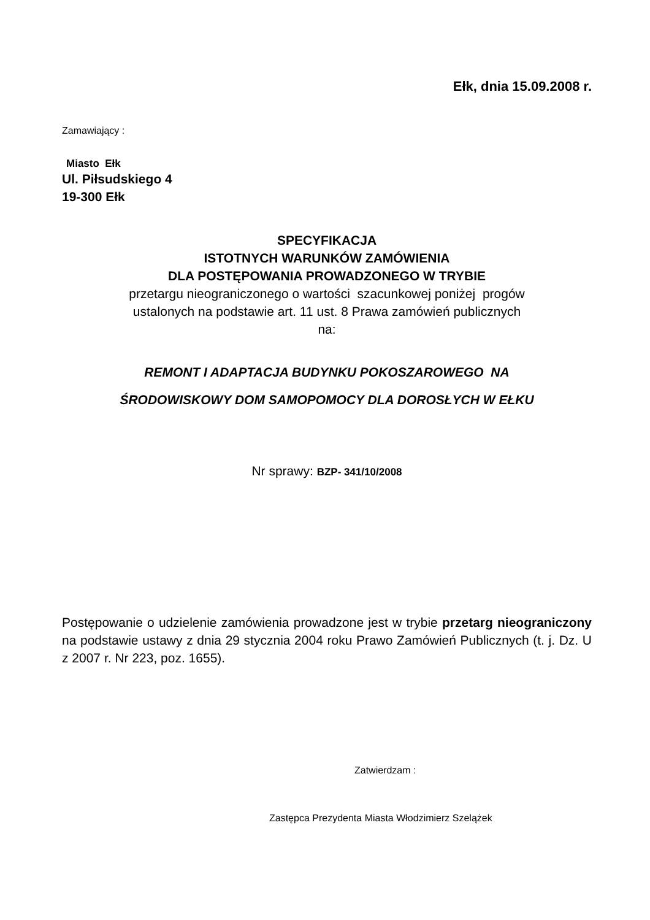Ełk, dnia 15.09.2008 r.
Zamawiający :
Miasto Ełk
Ul. Piłsudskiego 4
19-300 Ełk
SPECYFIKACJA
ISTOTNYCH WARUNKÓW ZAMÓWIENIA
DLA POSTĘPOWANIA PROWADZONEGO W TRYBIE
przetargu nieograniczonego o wartości szacunkowej poniżej progów
ustalonych na podstawie art. 11 ust. 8 Prawa zamówień publicznych
na:
REMONT I ADAPTACJA BUDYNKU POKOSZAROWEGO NA
ŚRODOWISKOWY DOM SAMOPOMOCY DLA DOROSŁYCH W EŁKU
Nr sprawy: BZP- 341/10/2008
Postępowanie o udzielenie zamówienia prowadzone jest w trybie przetarg nieograniczony na podstawie ustawy z dnia 29 stycznia 2004 roku Prawo Zamówień Publicznych (t. j. Dz. U z 2007 r. Nr 223, poz. 1655).
Zatwierdzam :
Zastępca Prezydenta Miasta Włodzimierz Szelążek